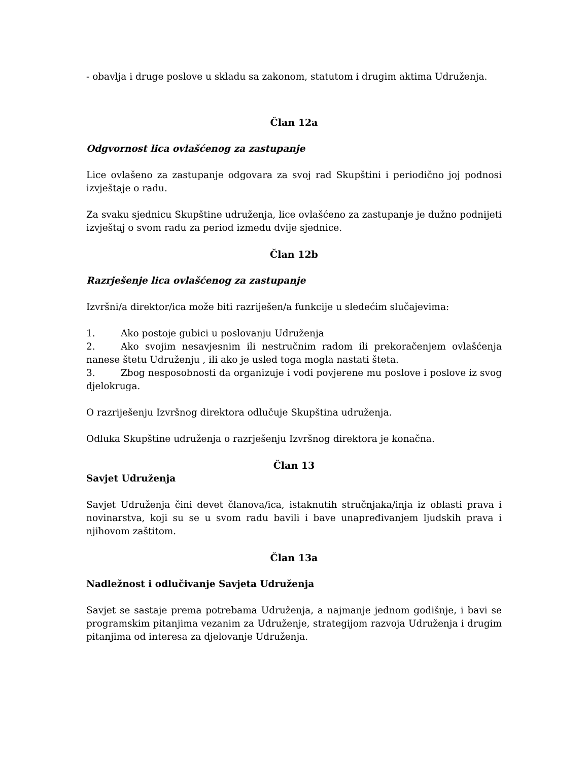- obavlja i druge poslove u skladu sa zakonom, statutom i drugim aktima Udruženja.
Član 12a
Odgvornost lica ovlašćenog za zastupanje
Lice ovlašeno za zastupanje odgovara za svoj rad Skupštini i periodično joj podnosi izvještaje o radu.
Za svaku sjednicu Skupštine udruženja, lice ovlašćeno za zastupanje je dužno podnijeti izvještaj o svom radu za period između dvije sjednice.
Član 12b
Razrješenje lica ovlašćenog za zastupanje
Izvršni/a direktor/ica može biti razriješen/a funkcije u sledećim slučajevima:
1. Ako postoje gubici u poslovanju Udruženja
2. Ako svojim nesavjesnim ili nestručnim radom ili prekoračenjem ovlašćenja nanese štetu Udruženju , ili ako je usled toga mogla nastati šteta.
3. Zbog nesposobnosti da organizuje i vodi povjerene mu poslove i poslove iz svog djelokruga.
O razriješenju Izvršnog direktora odlučuje Skupština udruženja.
Odluka Skupštine udruženja o razrješenju Izvršnog direktora je konačna.
Član 13
Savjet Udruženja
Savjet Udruženja čini devet članova/ica, istaknutih stručnjaka/inja iz oblasti prava i novinarstva, koji su se u svom radu bavili i bave unapređivanjem ljudskih prava i njihovom zaštitom.
Član 13a
Nadležnost i odlučivanje Savjeta Udruženja
Savjet se sastaje prema potrebama Udruženja, a najmanje jednom godišnje, i bavi se programskim pitanjima vezanim za Udruženje, strategijom razvoja Udruženja i drugim pitanjima od interesa za djelovanje Udruženja.